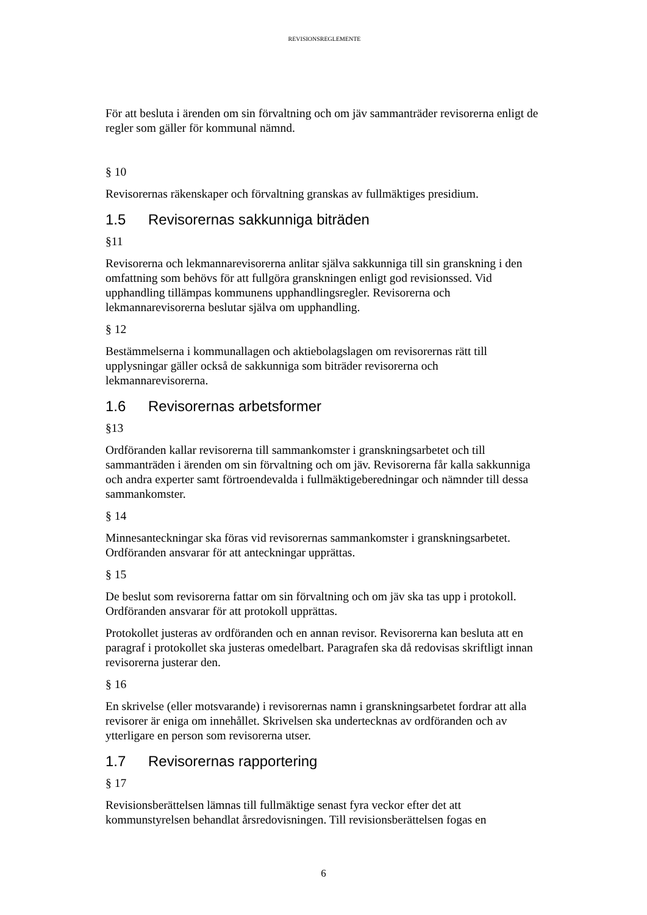REVISIONSREGLEMENTE
För att besluta i ärenden om sin förvaltning och om jäv sammanträder revisorerna enligt de regler som gäller för kommunal nämnd.
§ 10
Revisorernas räkenskaper och förvaltning granskas av fullmäktiges presidium.
1.5 Revisorernas sakkunniga biträden
§11
Revisorerna och lekmannarevisorerna anlitar själva sakkunniga till sin granskning i den omfattning som behövs för att fullgöra granskningen enligt god revisionssed. Vid upphandling tillämpas kommunens upphandlingsregler. Revisorerna och lekmannarevisorerna beslutar själva om upphandling.
§ 12
Bestämmelserna i kommunallagen och aktiebolagslagen om revisorernas rätt till upplysningar gäller också de sakkunniga som biträder revisorerna och lekmannarevisorerna.
1.6 Revisorernas arbetsformer
§13
Ordföranden kallar revisorerna till sammankomster i granskningsarbetet och till sammanträden i ärenden om sin förvaltning och om jäv. Revisorerna får kalla sakkunniga och andra experter samt förtroendevalda i fullmäktigeberedningar och nämnder till dessa sammankomster.
§ 14
Minnesanteckningar ska föras vid revisorernas sammankomster i granskningsarbetet. Ordföranden ansvarar för att anteckningar upprättas.
§ 15
De beslut som revisorerna fattar om sin förvaltning och om jäv ska tas upp i protokoll. Ordföranden ansvarar för att protokoll upprättas.
Protokollet justeras av ordföranden och en annan revisor. Revisorerna kan besluta att en paragraf i protokollet ska justeras omedelbart. Paragrafen ska då redovisas skriftligt innan revisorerna justerar den.
§ 16
En skrivelse (eller motsvarande) i revisorernas namn i granskningsarbetet fordrar att alla revisorer är eniga om innehållet. Skrivelsen ska undertecknas av ordföranden och av ytterligare en person som revisorerna utser.
1.7 Revisorernas rapportering
§ 17
Revisionsberättelsen lämnas till fullmäktige senast fyra veckor efter det att kommunstyrelsen behandlat årsredovisningen. Till revisionsberättelsen fogas en
6